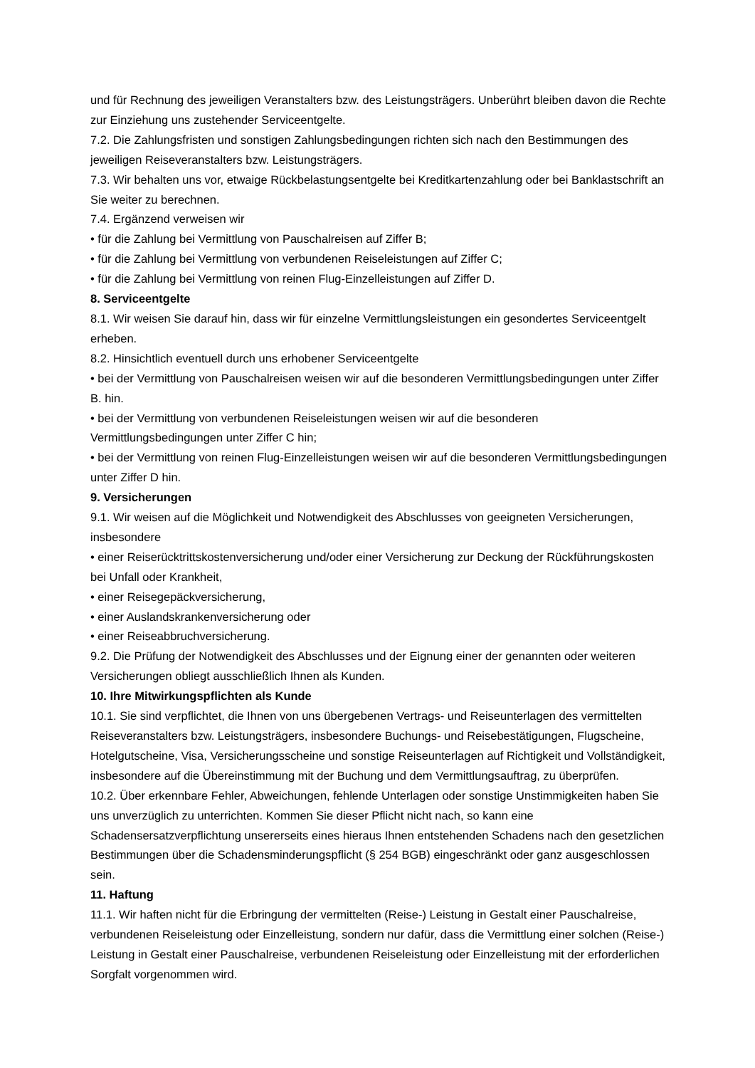und für Rechnung des jeweiligen Veranstalters bzw. des Leistungsträgers. Unberührt bleiben davon die Rechte zur Einziehung uns zustehender Serviceentgelte.
7.2. Die Zahlungsfristen und sonstigen Zahlungsbedingungen richten sich nach den Bestimmungen des jeweiligen Reiseveranstalters bzw. Leistungsträgers.
7.3. Wir behalten uns vor, etwaige Rückbelastungsentgelte bei Kreditkartenzahlung oder bei Banklastschrift an Sie weiter zu berechnen.
7.4. Ergänzend verweisen wir
• für die Zahlung bei Vermittlung von Pauschalreisen auf Ziffer B;
• für die Zahlung bei Vermittlung von verbundenen Reiseleistungen auf Ziffer C;
• für die Zahlung bei Vermittlung von reinen Flug-Einzelleistungen auf Ziffer D.
8. Serviceentgelte
8.1. Wir weisen Sie darauf hin, dass wir für einzelne Vermittlungsleistungen ein gesondertes Serviceentgelt erheben.
8.2. Hinsichtlich eventuell durch uns erhobener Serviceentgelte
• bei der Vermittlung von Pauschalreisen weisen wir auf die besonderen Vermittlungsbedingungen unter Ziffer B. hin.
• bei der Vermittlung von verbundenen Reiseleistungen weisen wir auf die besonderen Vermittlungsbedingungen unter Ziffer C hin;
• bei der Vermittlung von reinen Flug-Einzelleistungen weisen wir auf die besonderen Vermittlungsbedingungen unter Ziffer D hin.
9. Versicherungen
9.1. Wir weisen auf die Möglichkeit und Notwendigkeit des Abschlusses von geeigneten Versicherungen, insbesondere
• einer Reiserücktrittskostenversicherung und/oder einer Versicherung zur Deckung der Rückführungskosten bei Unfall oder Krankheit,
• einer Reisegepäckversicherung,
• einer Auslandskrankenversicherung oder
• einer Reiseabbruchversicherung.
9.2. Die Prüfung der Notwendigkeit des Abschlusses und der Eignung einer der genannten oder weiteren Versicherungen obliegt ausschließlich Ihnen als Kunden.
10. Ihre Mitwirkungspflichten als Kunde
10.1. Sie sind verpflichtet, die Ihnen von uns übergebenen Vertrags- und Reiseunterlagen des vermittelten Reiseveranstalters bzw. Leistungsträgers, insbesondere Buchungs- und Reisebestätigungen, Flugscheine, Hotelgutscheine, Visa, Versicherungsscheine und sonstige Reiseunterlagen auf Richtigkeit und Vollständigkeit, insbesondere auf die Übereinstimmung mit der Buchung und dem Vermittlungsauftrag, zu überprüfen.
10.2. Über erkennbare Fehler, Abweichungen, fehlende Unterlagen oder sonstige Unstimmigkeiten haben Sie uns unverzüglich zu unterrichten. Kommen Sie dieser Pflicht nicht nach, so kann eine Schadensersatzverpflichtung unsererseits eines hieraus Ihnen entstehenden Schadens nach den gesetzlichen Bestimmungen über die Schadensminderungspflicht (§ 254 BGB) eingeschränkt oder ganz ausgeschlossen sein.
11. Haftung
11.1. Wir haften nicht für die Erbringung der vermittelten (Reise-) Leistung in Gestalt einer Pauschalreise, verbundenen Reiseleistung oder Einzelleistung, sondern nur dafür, dass die Vermittlung einer solchen (Reise-) Leistung in Gestalt einer Pauschalreise, verbundenen Reiseleistung oder Einzelleistung mit der erforderlichen Sorgfalt vorgenommen wird.